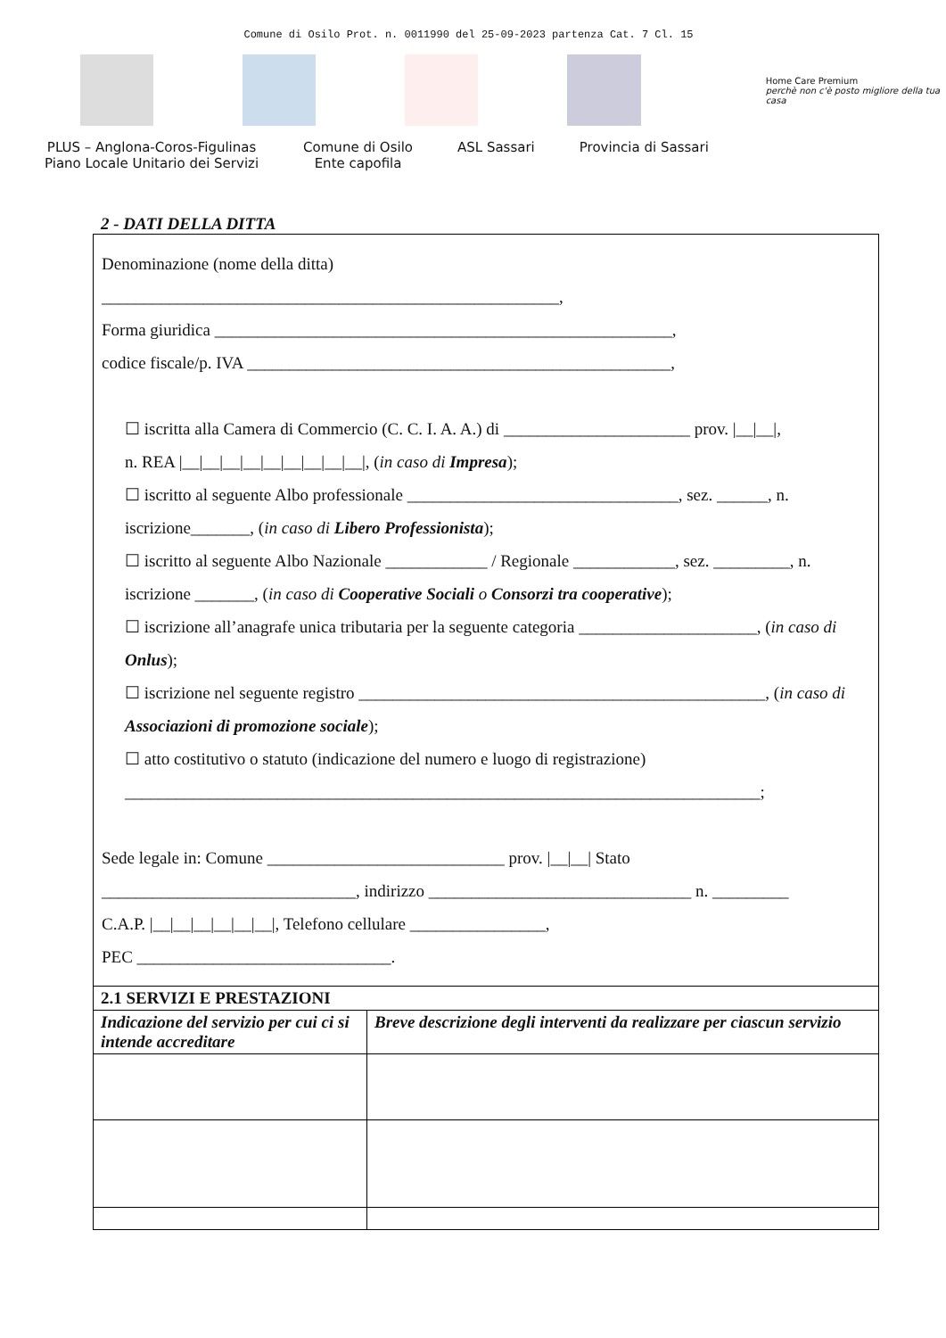Comune di Osilo Prot. n. 0011990 del 25-09-2023 partenza Cat. 7 Cl. 15
Home Care Premium
perchè non c'è posto migliore della tua casa
PLUS – Anglona-Coros-Figulinas
Piano Locale Unitario dei Servizi
Comune di Osilo
Ente capofila
ASL Sassari Provincia di Sassari
2 - DATI DELLA DITTA
Denominazione (nome della ditta)
______________________________________________________,
Forma giuridica ______________________________________________________,
codice fiscale/p. IVA __________________________________________________,
☐ iscritta alla Camera di Commercio (C. C. I. A. A.) di ______________________ prov. |__|__|,
n. REA |__|__|__|__|__|__|__|__|__|, (in caso di Impresa);
☐ iscritto al seguente Albo professionale ________________________________, sez. ______, n. iscrizione_______, (in caso di Libero Professionista);
☐ iscritto al seguente Albo Nazionale ____________ / Regionale ____________, sez. _________, n. iscrizione _______, (in caso di Cooperative Sociali o Consorzi tra cooperative);
☐ iscrizione all’anagrafe unica tributaria per la seguente categoria _____________________, (in caso di Onlus);
☐ iscrizione nel seguente registro ________________________________________________, (in caso di Associazioni di promozione sociale);
☐ atto costitutivo o statuto (indicazione del numero e luogo di registrazione) ___________________________________________________________________________;
Sede legale in: Comune ____________________________ prov. |__|__| Stato ______________________________, indirizzo _______________________________ n. _________
C.A.P. |__|__|__|__|__|__|, Telefono cellulare ________________,
PEC ______________________________.
| 2.1 SERVIZI E PRESTAZIONI | |
| --- | --- |
| Indicazione del servizio per cui ci si intende accreditare | Breve descrizione degli interventi da realizzare per ciascun servizio |